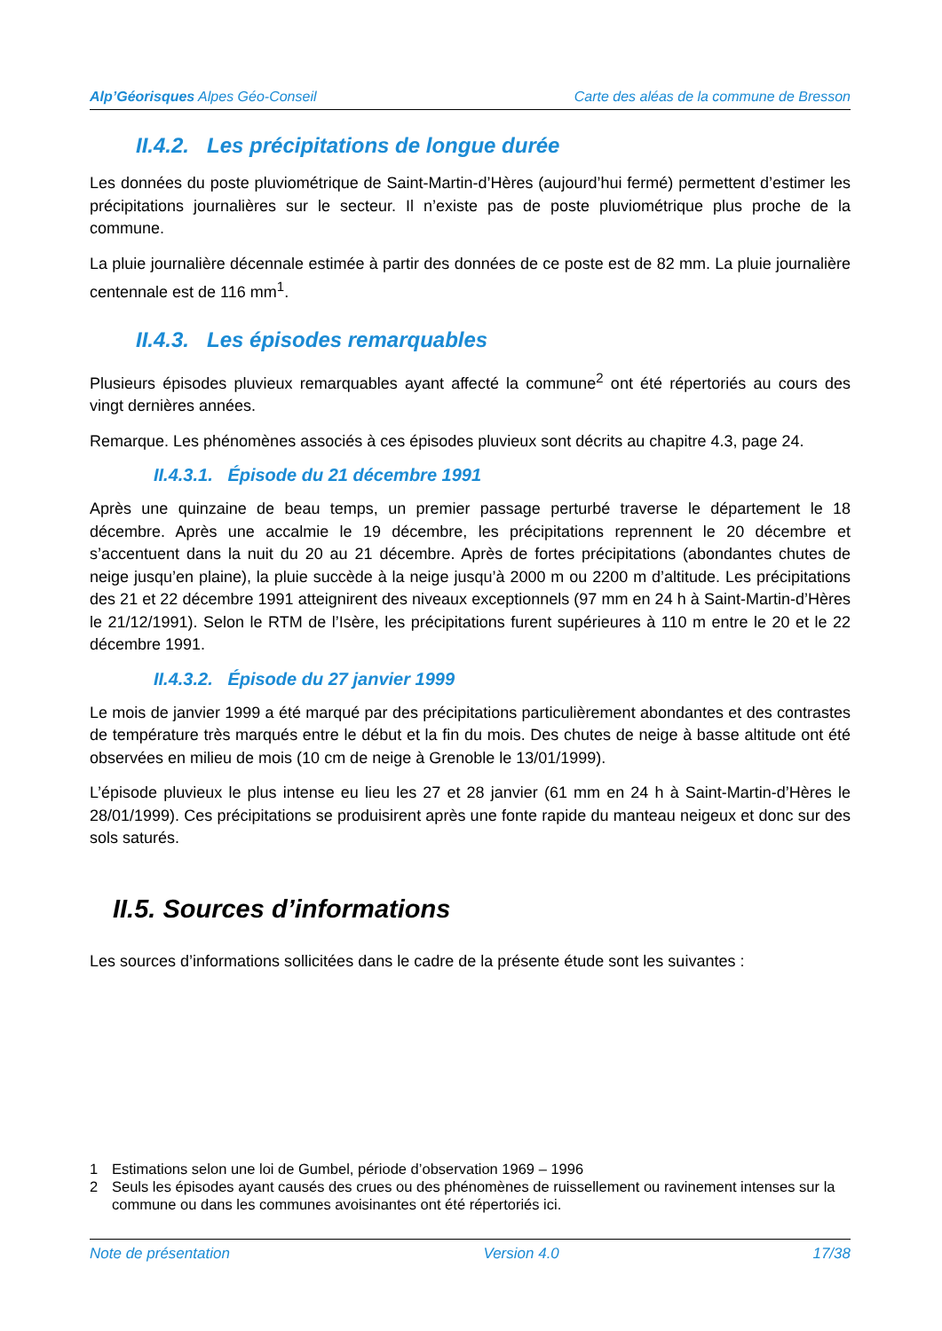Alp’Géorisques Alpes Géo-Conseil
Carte des aléas de la commune de Bresson
II.4.2. Les précipitations de longue durée
Les données du poste pluviométrique de Saint-Martin-d’Hères (aujourd’hui fermé) permettent d’estimer les précipitations journalières sur le secteur. Il n’existe pas de poste pluviométrique plus proche de la commune.
La pluie journalière décennale estimée à partir des données de ce poste est de 82 mm. La pluie journalière centennale est de 116 mm<sup>1</sup>.
II.4.3. Les épisodes remarquables
Plusieurs épisodes pluvieux remarquables ayant affecté la commune<sup>2</sup> ont été répertoriés au cours des vingt dernières années.
Remarque. Les phénomènes associés à ces épisodes pluvieux sont décrits au chapitre 4.3, page 24.
II.4.3.1. Épisode du 21 décembre 1991
Après une quinzaine de beau temps, un premier passage perturbé traverse le département le 18 décembre. Après une accalmie le 19 décembre, les précipitations reprennent le 20 décembre et s’accentuent dans la nuit du 20 au 21 décembre. Après de fortes précipitations (abondantes chutes de neige jusqu’en plaine), la pluie succède à la neige jusqu’à 2000 m ou 2200 m d’altitude. Les précipitations des 21 et 22 décembre 1991 atteignirent des niveaux exceptionnels (97 mm en 24 h à Saint-Martin-d’Hères le 21/12/1991). Selon le RTM de l’Isère, les précipitations furent supérieures à 110 m entre le 20 et le 22 décembre 1991.
II.4.3.2. Épisode du 27 janvier 1999
Le mois de janvier 1999 a été marqué par des précipitations particulièrement abondantes et des contrastes de température très marqués entre le début et la fin du mois. Des chutes de neige à basse altitude ont été observées en milieu de mois (10 cm de neige à Grenoble le 13/01/1999).
L’épisode pluvieux le plus intense eu lieu les 27 et 28 janvier (61 mm en 24 h à Saint-Martin-d’Hères le 28/01/1999). Ces précipitations se produisirent après une fonte rapide du manteau neigeux et donc sur des sols saturés.
II.5. Sources d’informations
Les sources d’informations sollicitées dans le cadre de la présente étude sont les suivantes :
1 Estimations selon une loi de Gumbel, période d’observation 1969 – 1996
2 Seuls les épisodes ayant causés des crues ou des phénomènes de ruissellement ou ravinement intenses sur la commune ou dans les communes avoisinantes ont été répertoriés ici.
Note de présentation Version 4.0 17/38